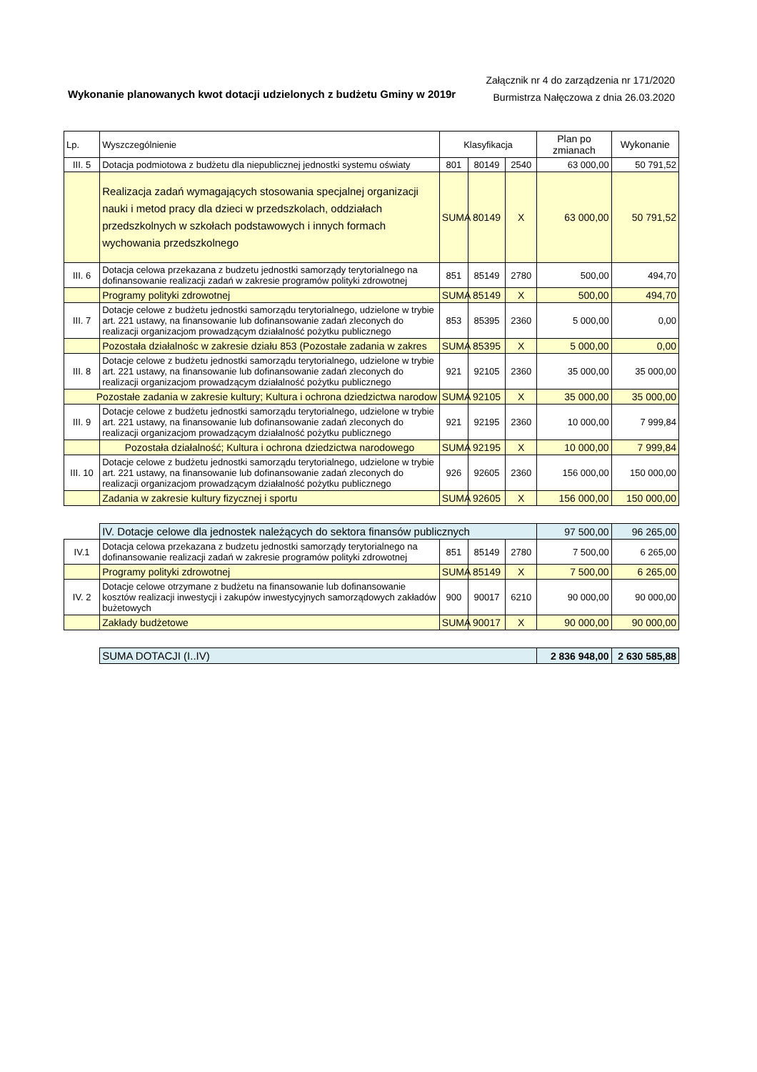Wykonanie planowanych kwot dotacji udzielonych z budżetu Gminy w 2019r
Załącznik nr 4 do zarządzenia nr 171/2020
Burmistrza Nałęczowa z dnia 26.03.2020
| Lp. | Wyszczególnienie | Klasyfikacja | | | Plan po zmianach | Wykonanie |
| --- | --- | --- | --- | --- | --- | --- |
| III. 5 | Dotacja podmiotowa z budżetu dla niepublicznej jednostki systemu oświaty | 801 | 80149 | 2540 | 63 000,00 | 50 791,52 |
| | Realizacja zadań wymagających stosowania specjalnej organizacji nauki i metod pracy dla dzieci w przedszkolach, oddziałach przedszkolnych w szkołach podstawowych i innych formach wychowania przedszkolnego | SUMA | 80149 | X | 63 000,00 | 50 791,52 |
| III. 6 | Dotacja celowa przekazana z budzetu jednostki samorządy terytorialnego na dofinansowanie realizacji zadań w zakresie programów polityki zdrowotnej | 851 | 85149 | 2780 | 500,00 | 494,70 |
| | Programy polityki zdrowotnej | SUMA | 85149 | X | 500,00 | 494,70 |
| III. 7 | Dotacje celowe z budżetu jednostki samorządu terytorialnego, udzielone w trybie art. 221 ustawy, na finansowanie lub dofinansowanie zadań zleconych do realizacji organizacjom prowadzącym działalność pożytku publicznego | 853 | 85395 | 2360 | 5 000,00 | 0,00 |
| | Pozostała działalnośc w zakresie działu 853 (Pozostałe zadania w zakres | SUMA | 85395 | X | 5 000,00 | 0,00 |
| III. 8 | Dotacje celowe z budżetu jednostki samorządu terytorialnego, udzielone w trybie art. 221 ustawy, na finansowanie lub dofinansowanie zadań zleconych do realizacji organizacjom prowadzącym działalność pożytku publicznego | 921 | 92105 | 2360 | 35 000,00 | 35 000,00 |
| Pozostałe zadania w zakresie kultury; Kultura i ochrona dziedzictwa narodow | | SUMA | 92105 | X | 35 000,00 | 35 000,00 |
| III. 9 | Dotacje celowe z budżetu jednostki samorządu terytorialnego, udzielone w trybie art. 221 ustawy, na finansowanie lub dofinansowanie zadań zleconych do realizacji organizacjom prowadzącym działalność pożytku publicznego | 921 | 92195 | 2360 | 10 000,00 | 7 999,84 |
| | Pozostała działalność; Kultura i ochrona dziedzictwa narodowego | SUMA | 92195 | X | 10 000,00 | 7 999,84 |
| III. 10 | Dotacje celowe z budżetu jednostki samorządu terytorialnego, udzielone w trybie art. 221 ustawy, na finansowanie lub dofinansowanie zadań zleconych do realizacji organizacjom prowadzącym działalność pożytku publicznego | 926 | 92605 | 2360 | 156 000,00 | 150 000,00 |
| | Zadania w zakresie kultury fizycznej i sportu | SUMA | 92605 | X | 156 000,00 | 150 000,00 |
| | IV. Dotacje celowe dla jednostek należących do sektora finansów publicznych | | | | 97 500,00 | 96 265,00 |
| IV.1 | Dotacja celowa przekazana z budzetu jednostki samorządy terytorialnego na dofinansowanie realizacji zadań w zakresie programów polityki zdrowotnej | 851 | 85149 | 2780 | 7 500,00 | 6 265,00 |
| | Programy polityki zdrowotnej | SUMA | 85149 | X | 7 500,00 | 6 265,00 |
| IV. 2 | Dotacje celowe otrzymane z budżetu na finansowanie lub dofinansowanie kosztów realizacji inwestycji i zakupów inwestycyjnych samorządowych zakładów bużetowych | 900 | 90017 | 6210 | 90 000,00 | 90 000,00 |
| | Zakłady budżetowe | SUMA | 90017 | X | 90 000,00 | 90 000,00 |
| | SUMA DOTACJI (I..IV) | | | | 2 836 948,00 | 2 630 585,88 |